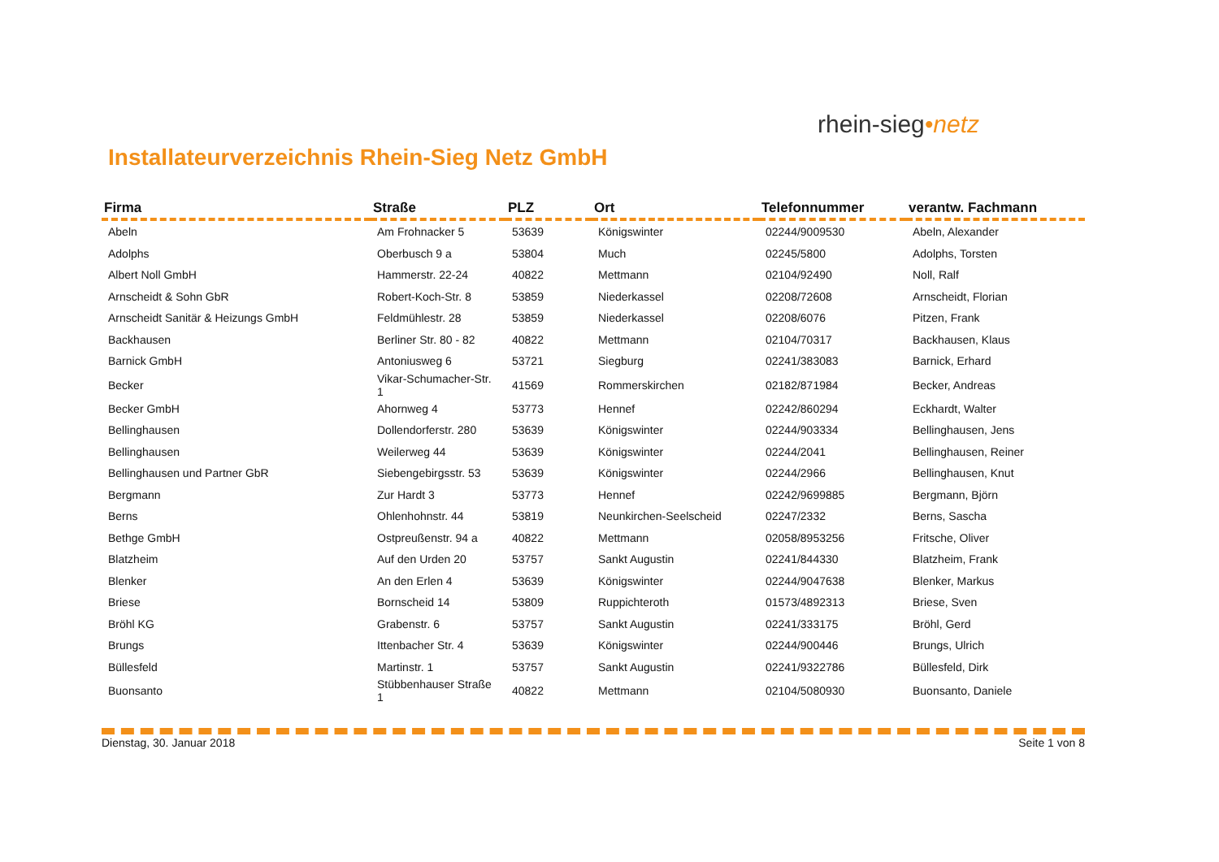Installateurverzeichnis Rhein-Sieg Netz GmbH
rhein-sieg•netz
| Firma | Straße | PLZ | Ort | Telefonnummer | verantw. Fachmann |
| --- | --- | --- | --- | --- | --- |
| Abeln | Am Frohnacker 5 | 53639 | Königswinter | 02244/9009530 | Abeln, Alexander |
| Adolphs | Oberbusch 9 a | 53804 | Much | 02245/5800 | Adolphs, Torsten |
| Albert Noll GmbH | Hammerstr. 22-24 | 40822 | Mettmann | 02104/92490 | Noll, Ralf |
| Arnscheidt & Sohn GbR | Robert-Koch-Str. 8 | 53859 | Niederkassel | 02208/72608 | Arnscheidt, Florian |
| Arnscheidt Sanitär & Heizungs GmbH | Feldmühlestr. 28 | 53859 | Niederkassel | 02208/6076 | Pitzen, Frank |
| Backhausen | Berliner Str. 80 - 82 | 40822 | Mettmann | 02104/70317 | Backhausen, Klaus |
| Barnick GmbH | Antoniusweg 6 | 53721 | Siegburg | 02241/383083 | Barnick, Erhard |
| Becker | Vikar-Schumacher-Str. 1 | 41569 | Rommerskirchen | 02182/871984 | Becker, Andreas |
| Becker GmbH | Ahornweg 4 | 53773 | Hennef | 02242/860294 | Eckhardt, Walter |
| Bellinghausen | Dollendorferstr. 280 | 53639 | Königswinter | 02244/903334 | Bellinghausen, Jens |
| Bellinghausen | Weilerweg 44 | 53639 | Königswinter | 02244/2041 | Bellinghausen, Reiner |
| Bellinghausen und Partner GbR | Siebengebirgsstr. 53 | 53639 | Königswinter | 02244/2966 | Bellinghausen, Knut |
| Bergmann | Zur Hardt 3 | 53773 | Hennef | 02242/9699885 | Bergmann, Björn |
| Berns | Ohlenhohnstr. 44 | 53819 | Neunkirchen-Seelscheid | 02247/2332 | Berns, Sascha |
| Bethge GmbH | Ostpreußenstr. 94 a | 40822 | Mettmann | 02058/8953256 | Fritsche, Oliver |
| Blatzheim | Auf den Urden 20 | 53757 | Sankt Augustin | 02241/844330 | Blatzheim, Frank |
| Blenker | An den Erlen 4 | 53639 | Königswinter | 02244/9047638 | Blenker, Markus |
| Briese | Bornscheid 14 | 53809 | Ruppichteroth | 01573/4892313 | Briese, Sven |
| Bröhl KG | Grabenstr. 6 | 53757 | Sankt Augustin | 02241/333175 | Bröhl, Gerd |
| Brungs | Ittenbacher Str. 4 | 53639 | Königswinter | 02244/900446 | Brungs, Ulrich |
| Büllesfeld | Martinstr. 1 | 53757 | Sankt Augustin | 02241/9322786 | Büllesfeld, Dirk |
| Buonsanto | Stübbenhauser Straße 1 | 40822 | Mettmann | 02104/5080930 | Buonsanto, Daniele |
Dienstag, 30. Januar 2018 Seite 1 von 8